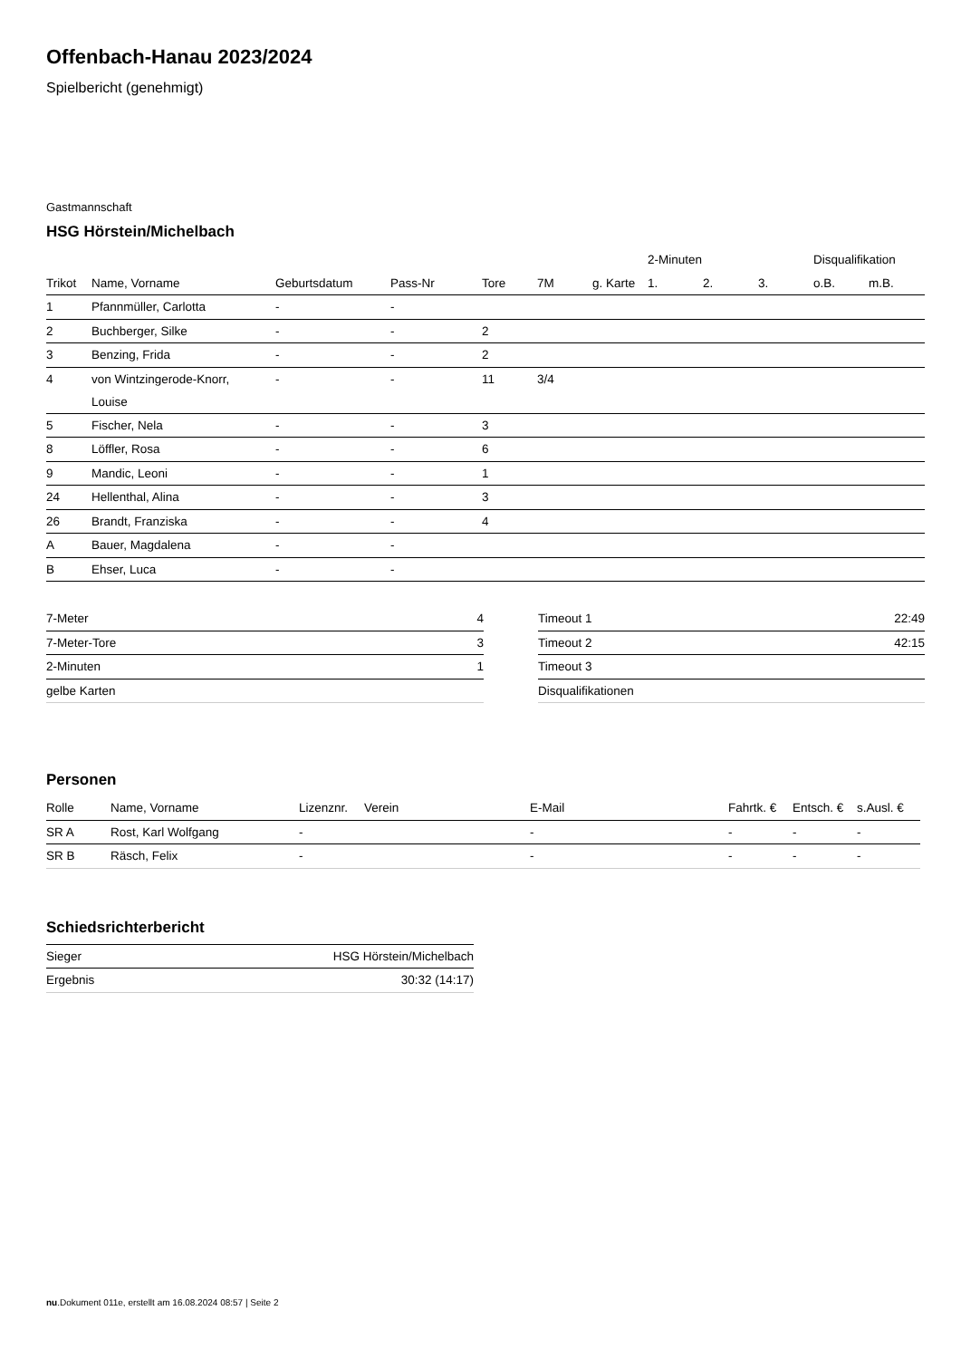Offenbach-Hanau 2023/2024
Spielbericht (genehmigt)
Gastmannschaft
HSG Hörstein/Michelbach
| | | | | | | | | 2-Minuten | | | Disqualifikation | |
| --- | --- | --- | --- | --- | --- | --- | --- | --- | --- | --- | --- | --- |
| Trikot | Name, Vorname | Geburtsdatum | Pass-Nr | Tore | 7M | g. Karte | | 1. | 2. | 3. | o.B. | m.B. |
| 1 | Pfannmüller, Carlotta | - | - | | | | | | | | | |
| 2 | Buchberger, Silke | - | - | 2 | | | | | | | | |
| 3 | Benzing, Frida | - | - | 2 | | | | | | | | |
| 4 | von Wintzingerode-Knorr, Louise | - | - | 11 | 3/4 | | | | | | | |
| 5 | Fischer, Nela | - | - | 3 | | | | | | | | |
| 8 | Löffler, Rosa | - | - | 6 | | | | | | | | |
| 9 | Mandic, Leoni | - | - | 1 | | | | | | | | |
| 24 | Hellenthal, Alina | - | - | 3 | | | | | | | | |
| 26 | Brandt, Franziska | - | - | 4 | | | | | | | | |
| A | Bauer, Magdalena | - | - | | | | | | | | | |
| B | Ehser, Luca | - | - | | | | | | | | | |
| 7-Meter | 4 |
| 7-Meter-Tore | 3 |
| 2-Minuten | 1 |
| gelbe Karten | |
| Timeout 1 | 22:49 |
| Timeout 2 | 42:15 |
| Timeout 3 | |
| Disqualifikationen | |
Personen
| Rolle | Name, Vorname | Lizenznr. | Verein | E-Mail | Fahrtk. € | Entsch. € | s.Ausl. € |
| --- | --- | --- | --- | --- | --- | --- | --- |
| SR A | Rost, Karl Wolfgang | - | | - | - | - | - |
| SR B | Räsch, Felix | - | | - | - | - | - |
Schiedsrichterbericht
| Sieger | HSG Hörstein/Michelbach |
| Ergebnis | 30:32 (14:17) |
nu.Dokument 011e, erstellt am 16.08.2024 08:57 | Seite 2